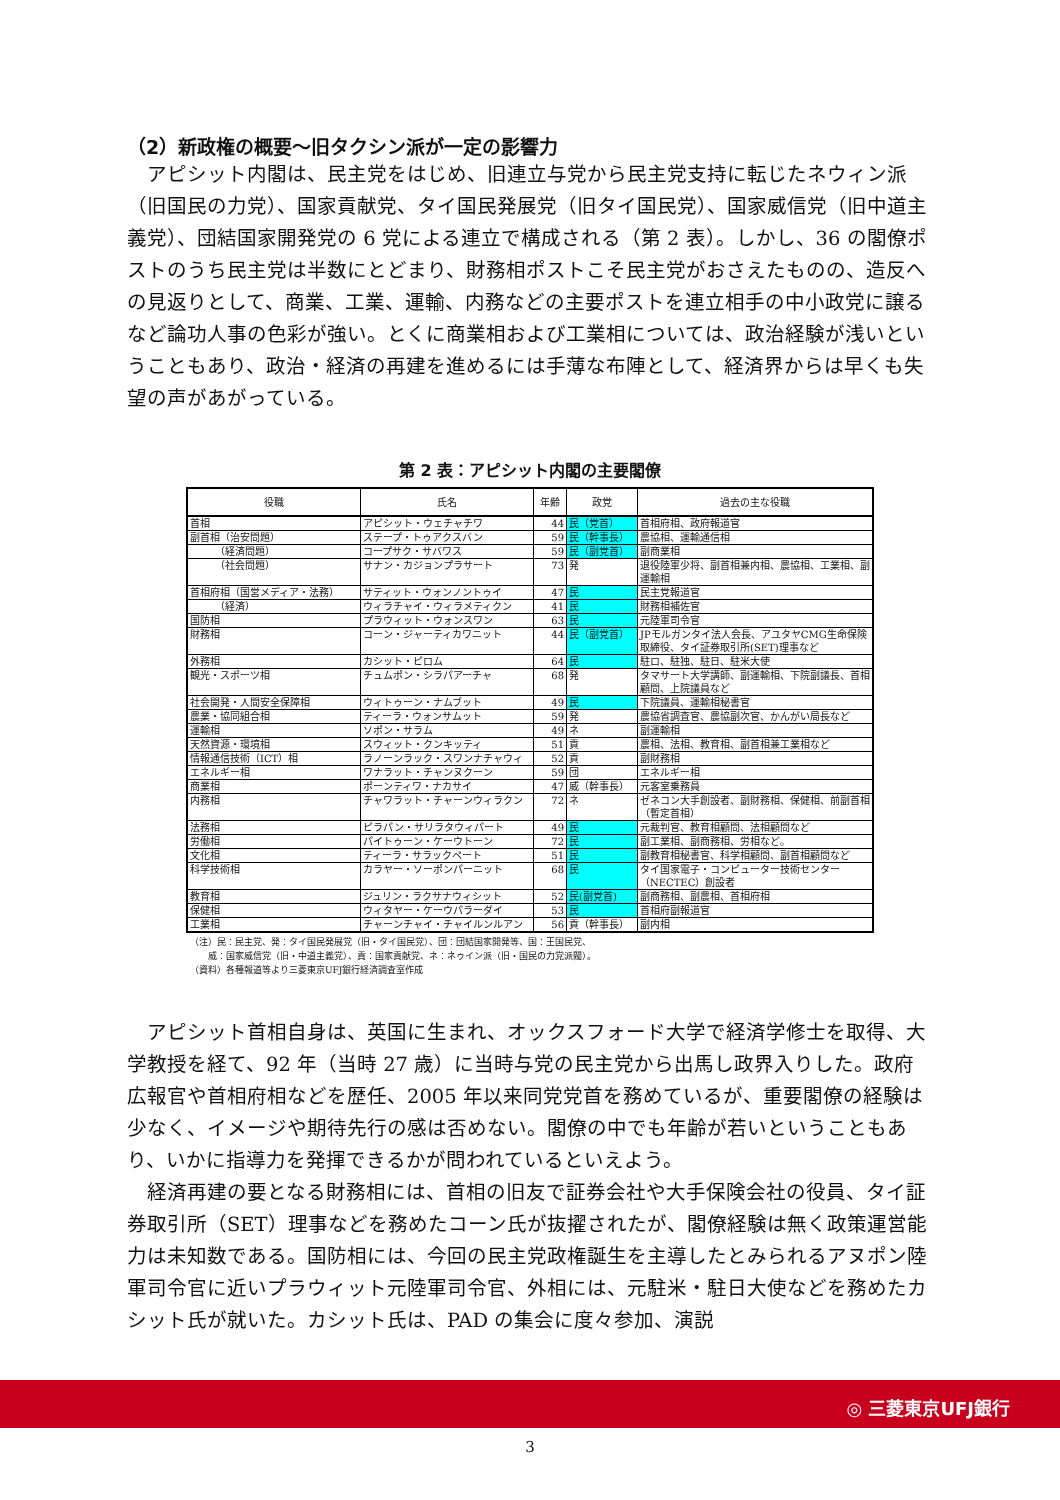（2）新政権の概要～旧タクシン派が一定の影響力
アピシット内閣は、民主党をはじめ、旧連立与党から民主党支持に転じたネウィン派（旧国民の力党）、国家貢献党、タイ国民発展党（旧タイ国民党）、国家威信党（旧中道主義党）、団結国家開発党の 6 党による連立で構成される（第 2 表）。しかし、36 の閣僚ポストのうち民主党は半数にとどまり、財務相ポストこそ民主党がおさえたものの、造反への見返りとして、商業、工業、運輸、内務などの主要ポストを連立相手の中小政党に譲るなど論功人事の色彩が強い。とくに商業相および工業相については、政治経験が浅いということもあり、政治・経済の再建を進めるには手薄な布陣として、経済界からは早くも失望の声があがっている。
第 2 表：アピシット内閣の主要閣僚
| 役職 | 氏名 | 年齢 | 政党 | 過去の主な役職 |
| --- | --- | --- | --- | --- |
| 首相 | アピシット・ウェチャチワ | 44 | 民（党首） | 首相府相、政府報道官 |
| 副首相（治安問題） | ステープ・トゥアクスバン | 59 | 民（幹事長） | 農協相、運輸通信相 |
| （経済問題） | コープサク・サバワス | 59 | 民（副党首） | 副商業相 |
| （社会問題） | サナン・カジョンプラサート | 73 | 発 | 退役陸軍少将、副首相兼内相、農協相、工業相、副運輸相 |
| 首相府相（国営メディア・法務） | サティット・ウォンノントゥイ | 47 | 民 | 民主党報道官 |
| （経済） | ウィラチャイ・ウィラメティクン | 41 | 民 | 財務相補佐官 |
| 国防相 | プラウィット・ウォンスワン | 63 | 民 | 元陸軍司令官 |
| 財務相 | コーン・ジャーティカワニット | 44 | 民（副党首） | JPモルガンタイ法人会長、アユタヤCMG生命保険取締役、タイ証券取引所(SET)理事など |
| 外務相 | カシット・ピロム | 64 | 民 | 駐ロ、駐独、駐日、駐米大使 |
| 観光・スポーツ相 | チュムポン・シラパアーチャ | 68 | 発 | タマサート大学講師、副運輸相、下院副議長、首相顧問、上院議員など |
| 社会開発・人間安全保障相 | ウィトゥーン・ナムブット | 49 | 民 | 下院議員、運輸相秘書官 |
| 農業・協同組合相 | ティーラ・ウォンサムット | 59 | 発 | 農協省調査官、農協副次官、かんがい局長など |
| 運輸相 | ソポン・サラム | 49 | ネ | 副運輸相 |
| 天然資源・環境相 | スウィット・クンキッティ | 51 | 貢 | 農相、法相、教育相、副首相兼工業相など |
| 情報通信技術（ICT）相 | ラノーンラック・スワンナチャウィ | 52 | 貢 | 副財務相 |
| エネルギー相 | ワナラット・チャンヌクーン | 59 | 団 | エネルギー相 |
| 商業相 | ポーンティワ・ナカサイ | 47 | 威（幹事長） | 元客室乗務員 |
| 内務相 | チャワラット・チャーンウィラクン | 72 | ネ | ゼネコン大手創設者、副財務相、保健相、前副首相（暫定首相） |
| 法務相 | ピラパン・サリラタウィパート | 49 | 民 | 元裁判官、教育相顧問、法相顧問など |
| 労働相 | パイトゥーン・ケーウトーン | 72 | 民 | 副工業相、副商務相、労相など。 |
| 文化相 | ティーラ・サラックペート | 51 | 民 | 副教育相秘書官、科学相顧問、副首相顧問など |
| 科学技術相 | カラヤー・ソーポンパーニット | 68 | 民 | タイ国家電子・コンピューター技術センター（NECTEC）創設者 |
| 教育相 | ジュリン・ラクサナウィシット | 52 | 民(副党首) | 副商務相、副農相、首相府相 |
| 保健相 | ウィタヤー・ケーウパラーダイ | 53 | 民 | 首相府副報道官 |
| 工業相 | チャーンチャイ・チャイルンルアン | 56 | 貢（幹事長） | 副内相 |
（注）民：民主党、発：タイ国民発展党（旧・タイ国民党）、団：団結国家開発等、国：王国民党、
　　威：国家威信党（旧・中道主義党）、貢：国家貢献党、ネ：ネゥイン派（旧・国民の力党派閥）。
（資料）各種報道等より三菱東京UFJ銀行経済調査室作成
アピシット首相自身は、英国に生まれ、オックスフォード大学で経済学修士を取得、大学教授を経て、92 年（当時 27 歳）に当時与党の民主党から出馬し政界入りした。政府広報官や首相府相などを歴任、2005 年以来同党党首を務めているが、重要閣僚の経験は少なく、イメージや期待先行の感は否めない。閣僚の中でも年齢が若いということもあり、いかに指導力を発揮できるかが問われているといえよう。
経済再建の要となる財務相には、首相の旧友で証券会社や大手保険会社の役員、タイ証券取引所（SET）理事などを務めたコーン氏が抜擢されたが、閣僚経験は無く政策運営能力は未知数である。国防相には、今回の民主党政権誕生を主導したとみられるアヌポン陸軍司令官に近いプラウィット元陸軍司令官、外相には、元駐米・駐日大使などを務めたカシット氏が就いた。カシット氏は、PAD の集会に度々参加、演説
◎ 三菱東京UFJ銀行
3